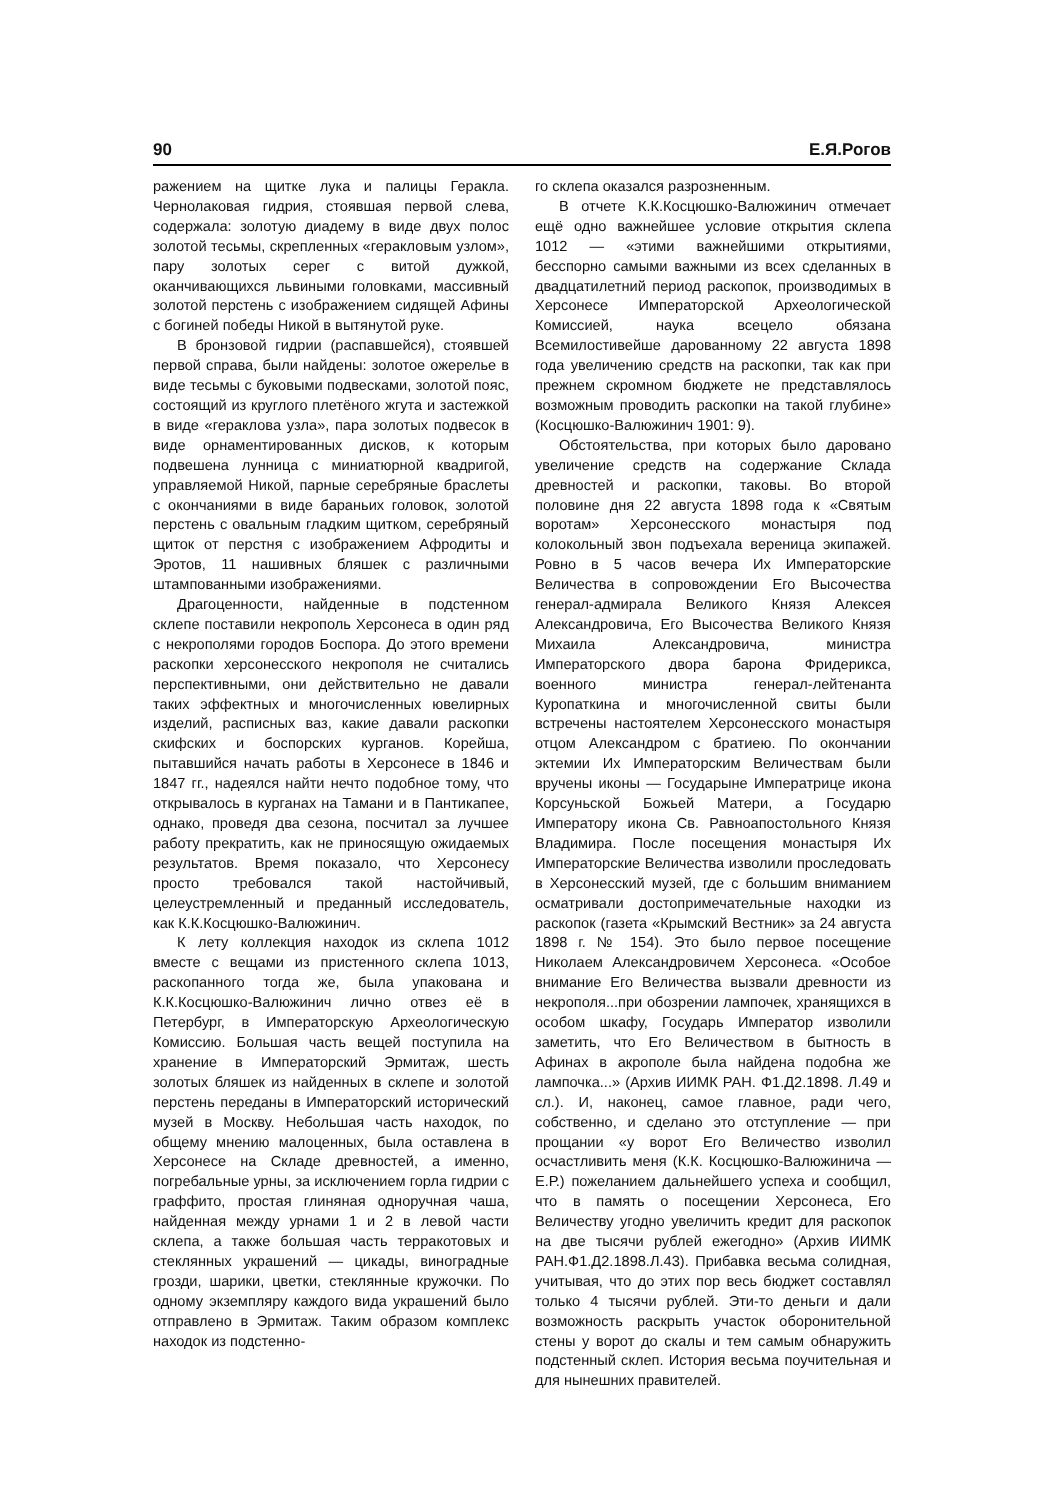90 Е.Я.Рогов
ражением на щитке лука и палицы Геракла. Чернолаковая гидрия, стоявшая первой слева, содержала: золотую диадему в виде двух полос золотой тесьмы, скрепленных «геракловым узлом», пару золотых серег с витой дужкой, оканчивающихся львиными головками, массивный золотой перстень с изображением сидящей Афины с богиней победы Никой в вытянутой руке.
В бронзовой гидрии (распавшейся), стоявшей первой справа, были найдены: золотое ожерелье в виде тесьмы с буковыми подвесками, золотой пояс, состоящий из круглого плетёного жгута и застежкой в виде «гераклова узла», пара золотых подвесок в виде орнаментированных дисков, к которым подвешена лунница с миниатюрной квадригой, управляемой Никой, парные серебряные браслеты с окончаниями в виде бараньих головок, золотой перстень с овальным гладким щитком, серебряный щиток от перстня с изображением Афродиты и Эротов, 11 нашивных бляшек с различными штампованными изображениями.
Драгоценности, найденные в подстенном склепе поставили некрополь Херсонеса в один ряд с некрополями городов Боспора. До этого времени раскопки херсонесского некрополя не считались перспективными, они действительно не давали таких эффектных и многочисленных ювелирных изделий, расписных ваз, какие давали раскопки скифских и боспорских курганов. Корейша, пытавшийся начать работы в Херсонесе в 1846 и 1847 гг., надеялся найти нечто подобное тому, что открывалось в курганах на Тамани и в Пантикапее, однако, проведя два сезона, посчитал за лучшее работу прекратить, как не приносящую ожидаемых результатов. Время показало, что Херсонесу просто требовался такой настойчивый, целеустремленный и преданный исследователь, как К.К.Косцюшко-Валюжинич.
К лету коллекция находок из склепа 1012 вместе с вещами из пристенного склепа 1013, раскопанного тогда же, была упакована и К.К.Косцюшко-Валюжинич лично отвез её в Петербург, в Императорскую Археологическую Комиссию. Большая часть вещей поступила на хранение в Императорский Эрмитаж, шесть золотых бляшек из найденных в склепе и золотой перстень переданы в Императорский исторический музей в Москву. Небольшая часть находок, по общему мнению малоценных, была оставлена в Херсонесе на Складе древностей, а именно, погребальные урны, за исключением горла гидрии с граффито, простая глиняная одноручная чаша, найденная между урнами 1 и 2 в левой части склепа, а также большая часть терракотовых и стеклянных украшений — цикады, виноградные грозди, шарики, цветки, стеклянные кружочки. По одному экземпляру каждого вида украшений было отправлено в Эрмитаж. Таким образом комплекс находок из подстенно-
го склепа оказался разрозненным.
В отчете К.К.Косцюшко-Валюжинич отмечает ещё одно важнейшее условие открытия склепа 1012 — «этими важнейшими открытиями, бесспорно самыми важными из всех сделанных в двадцатилетний период раскопок, производимых в Херсонесе Императорской Археологической Комиссией, наука всецело обязана Всемилостивейше дарованному 22 августа 1898 года увеличению средств на раскопки, так как при прежнем скромном бюджете не представлялось возможным проводить раскопки на такой глубине» (Косцюшко-Валюжинич 1901: 9).
Обстоятельства, при которых было даровано увеличение средств на содержание Склада древностей и раскопки, таковы. Во второй половине дня 22 августа 1898 года к «Святым воротам» Херсонесского монастыря под колокольный звон подъехала вереница экипажей. Ровно в 5 часов вечера Их Императорские Величества в сопровождении Его Высочества генерал-адмирала Великого Князя Алексея Александровича, Его Высочества Великого Князя Михаила Александровича, министра Императорского двора барона Фридерикса, военного министра генерал-лейтенанта Куропаткина и многочисленной свиты были встречены настоятелем Херсонесского монастыря отцом Александром с братиею. По окончании эктемии Их Императорским Величествам были вручены иконы — Государыне Императрице икона Корсуньской Божьей Матери, а Государю Императору икона Св. Равноапостольного Князя Владимира. После посещения монастыря Их Императорские Величества изволили проследовать в Херсонесский музей, где с большим вниманием осматривали достопримечательные находки из раскопок (газета «Крымский Вестник» за 24 августа 1898 г. № 154). Это было первое посещение Николаем Александровичем Херсонеса. «Особое внимание Его Величества вызвали древности из некрополя...при обозрении лампочек, хранящихся в особом шкафу, Государь Император изволили заметить, что Его Величеством в бытность в Афинах в акрополе была найдена подобна же лампочка...» (Архив ИИМК РАН. Ф1.Д2.1898. Л.49 и сл.). И, наконец, самое главное, ради чего, собственно, и сделано это отступление — при прощании «у ворот Его Величество изволил осчастливить меня (К.К. Косцюшко-Валюжинича — Е.Р.) пожеланием дальнейшего успеха и сообщил, что в память о посещении Херсонеса, Его Величеству угодно увеличить кредит для раскопок на две тысячи рублей ежегодно» (Архив ИИМК РАН.Ф1.Д2.1898.Л.43). Прибавка весьма солидная, учитывая, что до этих пор весь бюджет составлял только 4 тысячи рублей. Эти-то деньги и дали возможность раскрыть участок оборонительной стены у ворот до скалы и тем самым обнаружить подстенный склеп. История весьма поучительная и для нынешних правителей.